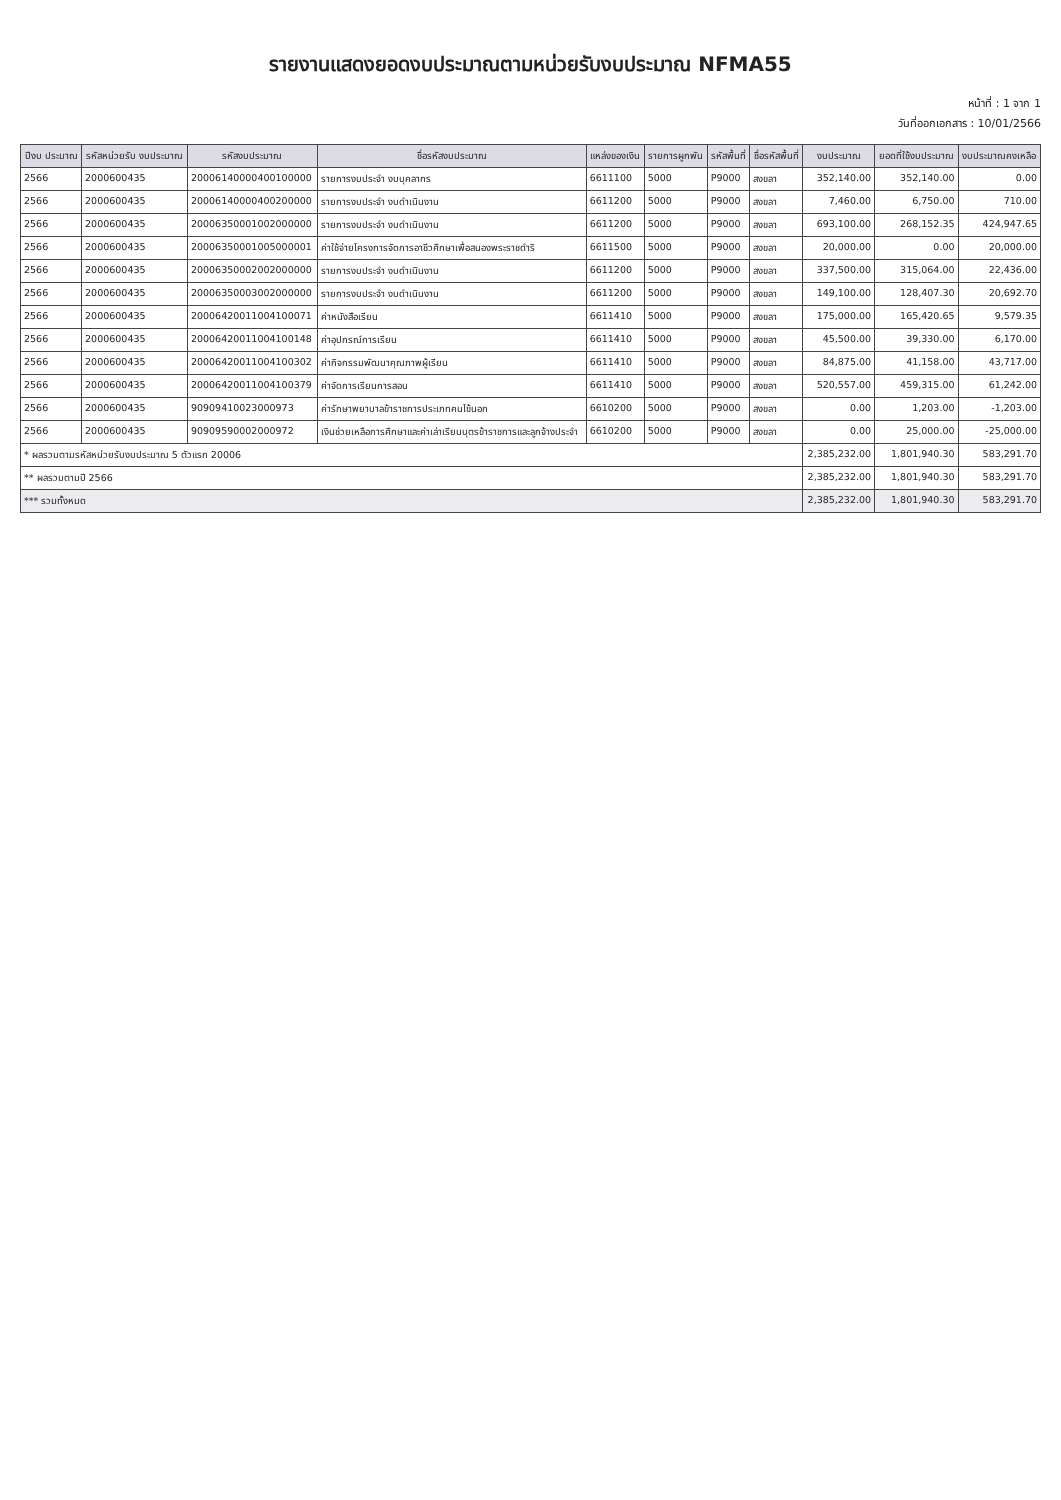รายงานแสดงยอดงบประมาณตามหน่วยรับงบประมาณ NFMA55
หน้าที่ : 1 จาก 1
วันที่ออกเอกสาร : 10/01/2566
| ปีงบ ประมาณ | รหัสหน่วยรับ งบประมาณ | รหัสงบประมาณ | ชื่อรหัสงบประมาณ | แหล่งของเงิน | รายการผูกพัน | รหัสพื้นที่ | ชื่อรหัสพื้นที่ | งบประมาณ | ยอดที่ใช้งบประมาณ | งบประมาณคงเหลือ |
| --- | --- | --- | --- | --- | --- | --- | --- | --- | --- | --- |
| 2566 | 2000600435 | 20006140000400100000 | รายการงบประจำ งบบุคลากร | 6611100 | 5000 | P9000 | สงขลา | 352,140.00 | 352,140.00 | 0.00 |
| 2566 | 2000600435 | 20006140000400200000 | รายการงบประจำ งบดำเนินงาน | 6611200 | 5000 | P9000 | สงขลา | 7,460.00 | 6,750.00 | 710.00 |
| 2566 | 2000600435 | 20006350001002000000 | รายการงบประจำ งบดำเนินงาน | 6611200 | 5000 | P9000 | สงขลา | 693,100.00 | 268,152.35 | 424,947.65 |
| 2566 | 2000600435 | 20006350001005000001 | ค่าใช้จ่ายโครงการจัดการอาชีวศึกษาเพื่อสนองพระราชดำริ | 6611500 | 5000 | P9000 | สงขลา | 20,000.00 | 0.00 | 20,000.00 |
| 2566 | 2000600435 | 20006350002002000000 | รายการงบประจำ งบดำเนินงาน | 6611200 | 5000 | P9000 | สงขลา | 337,500.00 | 315,064.00 | 22,436.00 |
| 2566 | 2000600435 | 20006350003002000000 | รายการงบประจำ งบดำเนินงาน | 6611200 | 5000 | P9000 | สงขลา | 149,100.00 | 128,407.30 | 20,692.70 |
| 2566 | 2000600435 | 20006420011004100071 | ค่าหนังสือเรียน | 6611410 | 5000 | P9000 | สงขลา | 175,000.00 | 165,420.65 | 9,579.35 |
| 2566 | 2000600435 | 20006420011004100148 | ค่าอุปกรณ์การเรียน | 6611410 | 5000 | P9000 | สงขลา | 45,500.00 | 39,330.00 | 6,170.00 |
| 2566 | 2000600435 | 20006420011004100302 | ค่ากิจกรรมพัฒนาคุณภาพผู้เรียน | 6611410 | 5000 | P9000 | สงขลา | 84,875.00 | 41,158.00 | 43,717.00 |
| 2566 | 2000600435 | 20006420011004100379 | ค่าจัดการเรียนการสอน | 6611410 | 5000 | P9000 | สงขลา | 520,557.00 | 459,315.00 | 61,242.00 |
| 2566 | 2000600435 | 90909410023000973 | ค่ารักษาพยาบาลข้าราชการประเภทคนไข้นอก | 6610200 | 5000 | P9000 | สงขลา | 0.00 | 1,203.00 | -1,203.00 |
| 2566 | 2000600435 | 90909590002000972 | เงินช่วยเหลือการศึกษาและค่าเล่าเรียนบุตรข้าราชการและลูกจ้างประจำ | 6610200 | 5000 | P9000 | สงขลา | 0.00 | 25,000.00 | -25,000.00 |
| * ผลรวมตามรหัสหน่วยรับงบประมาณ 5 ตัวแรก 20006 | | | | | | | | 2,385,232.00 | 1,801,940.30 | 583,291.70 |
| ** ผลรวมตามปี 2566 | | | | | | | | 2,385,232.00 | 1,801,940.30 | 583,291.70 |
| *** รวมทั้งหมด | | | | | | | | 2,385,232.00 | 1,801,940.30 | 583,291.70 |